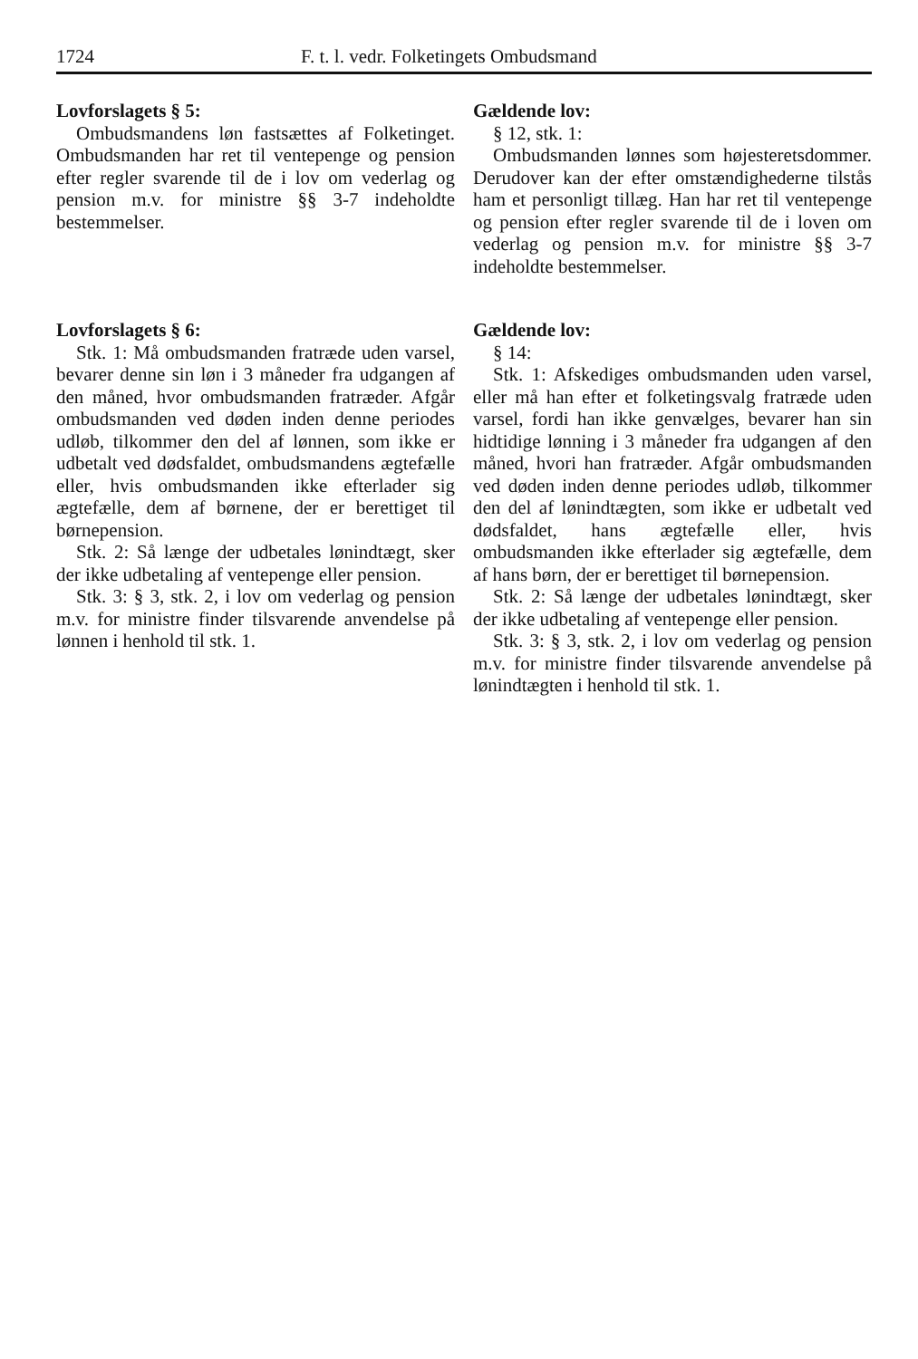1724 F. t. l. vedr. Folketingets Ombudsmand
Lovforslagets § 5:
Ombudsmandens løn fastsættes af Folketinget. Ombudsmanden har ret til ventepenge og pension efter regler svarende til de i lov om vederlag og pension m.v. for ministre §§ 3-7 indeholdte bestemmelser.
Gældende lov:
§ 12, stk. 1:
Ombudsmanden lønnes som højesteretsdommer. Derudover kan der efter omstændighederne tilstås ham et personligt tillæg. Han har ret til ventepenge og pension efter regler svarende til de i loven om vederlag og pension m.v. for ministre §§ 3-7 indeholdte bestemmelser.
Lovforslagets § 6:
Stk. 1: Må ombudsmanden fratræde uden varsel, bevarer denne sin løn i 3 måneder fra udgangen af den måned, hvor ombudsmanden fratræder. Afgår ombudsmanden ved døden inden denne periodes udløb, tilkommer den del af lønnen, som ikke er udbetalt ved dødsfaldet, ombudsmandens ægtefælle eller, hvis ombudsmanden ikke efterlader sig ægtefælle, dem af børnene, der er berettiget til børnepension.
Stk. 2: Så længe der udbetales lønindtægt, sker der ikke udbetaling af ventepenge eller pension.
Stk. 3: § 3, stk. 2, i lov om vederlag og pension m.v. for ministre finder tilsvarende anvendelse på lønnen i henhold til stk. 1.
Gældende lov:
§ 14:
Stk. 1: Afskediges ombudsmanden uden varsel, eller må han efter et folketingsvalg fratræde uden varsel, fordi han ikke genvælges, bevarer han sin hidtidige lønning i 3 måneder fra udgangen af den måned, hvori han fratræder. Afgår ombudsmanden ved døden inden denne periodes udløb, tilkommer den del af lønindtægten, som ikke er udbetalt ved dødsfaldet, hans ægtefælle eller, hvis ombudsmanden ikke efterlader sig ægtefælle, dem af hans børn, der er berettiget til børnepension.
Stk. 2: Så længe der udbetales lønindtægt, sker der ikke udbetaling af ventepenge eller pension.
Stk. 3: § 3, stk. 2, i lov om vederlag og pension m.v. for ministre finder tilsvarende anvendelse på lønindtægten i henhold til stk. 1.